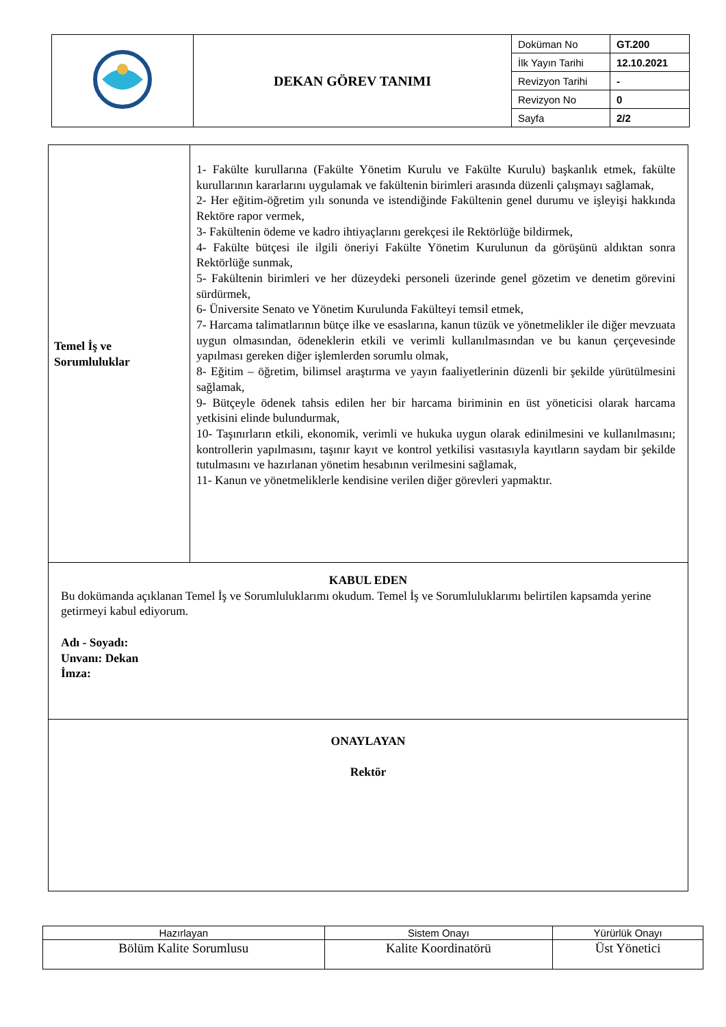| | DEKAN GÖREV TANIMI | Doküman No | GT.200 |
| | | İlk Yayın Tarihi | 12.10.2021 |
| | | Revizyon Tarihi | - |
| | | Revizyon No | 0 |
| | | Sayfa | 2/2 |
| Temel İş ve Sorumluluklar | 1- Fakülte kurullarına (Fakülte Yönetim Kurulu ve Fakülte Kurulu) başkanlık etmek, fakülte kurullarının kararlarını uygulamak ve fakültenin birimleri arasında düzenli çalışmayı sağlamak, 2- Her eğitim-öğretim yılı sonunda ve istendiğinde Fakültenin genel durumu ve işleyişi hakkında Rektöre rapor vermek, 3- Fakültenin ödeme ve kadro ihtiyaçlarını gerekçesi ile Rektörlüğe bildirmek, 4- Fakülte bütçesi ile ilgili öneriyi Fakülte Yönetim Kurulunun da görüşünü aldıktan sonra Rektörlüğe sunmak, 5- Fakültenin birimleri ve her düzeydeki personeli üzerinde genel gözetim ve denetim görevini sürdürmek, 6- Üniversite Senato ve Yönetim Kurulunda Fakülteyi temsil etmek, 7- Harcama talimatlarının bütçe ilke ve esaslarına, kanun tüzük ve yönetmelikler ile diğer mevzuata uygun olmasından, ödeneklerin etkili ve verimli kullanılmasından ve bu kanun çerçevesinde yapılması gereken diğer işlemlerden sorumlu olmak, 8- Eğitim – öğretim, bilimsel araştırma ve yayın faaliyetlerinin düzenli bir şekilde yürütülmesini sağlamak, 9- Bütçeyle ödenek tahsis edilen her bir harcama biriminin en üst yöneticisi olarak harcama yetkisini elinde bulundurmak, 10- Taşınırların etkili, ekonomik, verimli ve hukuka uygun olarak edinilmesini ve kullanılmasını; kontrollerin yapılmasını, taşınır kayıt ve kontrol yetkilisi vasıtasıyla kayıtların saydam bir şekilde tutulmasını ve hazırlanan yönetim hesabının verilmesini sağlamak, 11- Kanun ve yönetmeliklerle kendisine verilen diğer görevleri yapmaktır. |
| KABUL EDEN Bu dokümanda açıklanan Temel İş ve Sorumluluklarımı okudum. Temel İş ve Sorumluluklarımı belirtilen kapsamda yerine getirmeyi kabul ediyorum. Adı - Soyadı: Unvanı: Dekan İmza: | |
| ONAYLAYAN Rektör | |
| Hazırlayan | Sistem Onayı | Yürürlük Onayı |
| --- | --- | --- |
| Bölüm Kalite Sorumlusu | Kalite Koordinatörü | Üst Yönetici |